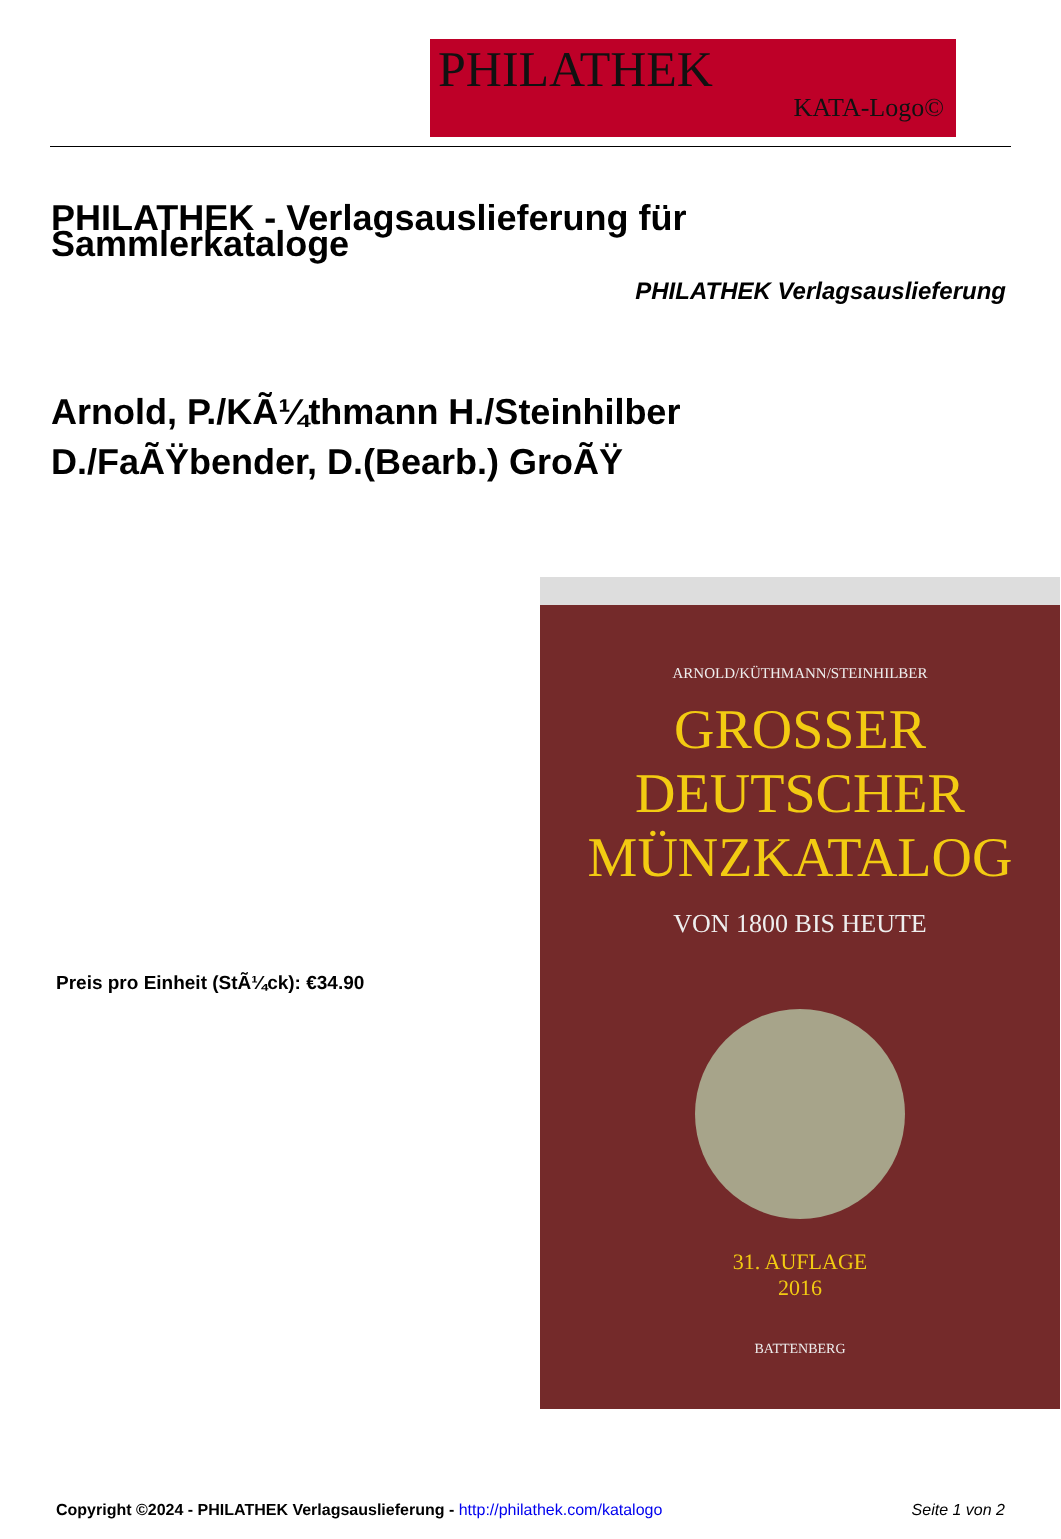PHILATHEK
KATA-Logo©
PHILATHEK - Verlagsauslieferung für Sammlerkataloge
PHILATHEK Verlagsauslieferung
Arnold, P./KÃ¼thmann H./Steinhilber D./FaÃŸbender, D.(Bearb.) GroÃŸ
Preis pro Einheit (StÃ¼ck): €34.90
ARNOLD/KÜTHMANN/STEINHILBER
GROSSER
DEUTSCHER
MÜNZKATALOG
VON 1800 BIS HEUTE
31. AUFLAGE
2016
BATTENBERG
Copyright ©2024 - PHILATHEK Verlagsauslieferung - http://philathek.com/katalogo Seite 1 von 2